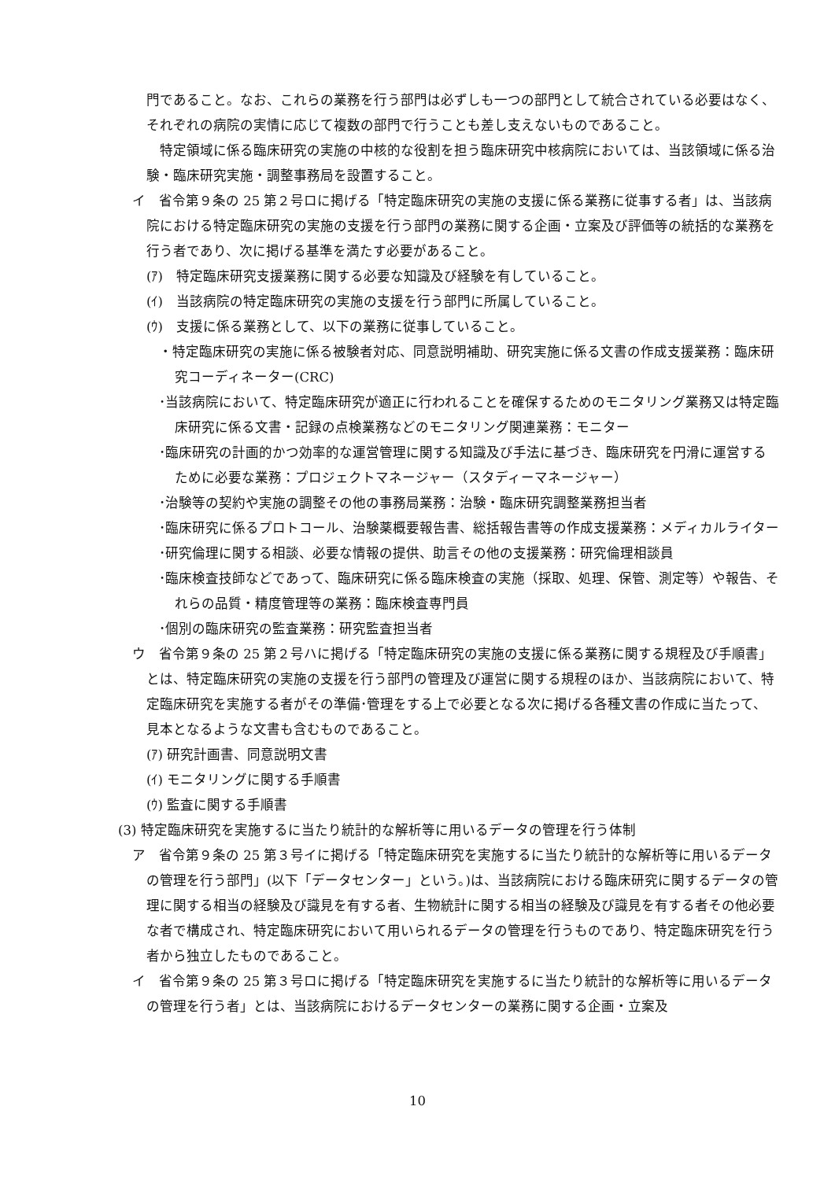門であること。なお、これらの業務を行う部門は必ずしも一つの部門として統合されている必要はなく、それぞれの病院の実情に応じて複数の部門で行うことも差し支えないものであること。
　特定領域に係る臨床研究の実施の中核的な役割を担う臨床研究中核病院においては、当該領域に係る治験・臨床研究実施・調整事務局を設置すること。
イ　省令第９条の 25 第２号ロに掲げる「特定臨床研究の実施の支援に係る業務に従事する者」は、当該病院における特定臨床研究の実施の支援を行う部門の業務に関する企画・立案及び評価等の統括的な業務を行う者であり、次に掲げる基準を満たす必要があること。
(ｱ)　特定臨床研究支援業務に関する必要な知識及び経験を有していること。
(ｲ)　当該病院の特定臨床研究の実施の支援を行う部門に所属していること。
(ｳ)　支援に係る業務として、以下の業務に従事していること。
・特定臨床研究の実施に係る被験者対応、同意説明補助、研究実施に係る文書の作成支援業務：臨床研究コーディネーター(CRC)
･当該病院において、特定臨床研究が適正に行われることを確保するためのモニタリング業務又は特定臨床研究に係る文書・記録の点検業務などのモニタリング関連業務：モニター
･臨床研究の計画的かつ効率的な運営管理に関する知識及び手法に基づき、臨床研究を円滑に運営するために必要な業務：プロジェクトマネージャー（スタディーマネージャー）
･治験等の契約や実施の調整その他の事務局業務：治験・臨床研究調整業務担当者
･臨床研究に係るプロトコール、治験薬概要報告書、総括報告書等の作成支援業務：メディカルライター
･研究倫理に関する相談、必要な情報の提供、助言その他の支援業務：研究倫理相談員
･臨床検査技師などであって、臨床研究に係る臨床検査の実施（採取、処理、保管、測定等）や報告、それらの品質・精度管理等の業務：臨床検査専門員
･個別の臨床研究の監査業務：研究監査担当者
ウ　省令第９条の 25 第２号ハに掲げる「特定臨床研究の実施の支援に係る業務に関する規程及び手順書」とは、特定臨床研究の実施の支援を行う部門の管理及び運営に関する規程のほか、当該病院において、特定臨床研究を実施する者がその準備･管理をする上で必要となる次に掲げる各種文書の作成に当たって、見本となるような文書も含むものであること。
(ｱ) 研究計画書、同意説明文書
(ｲ) モニタリングに関する手順書
(ｳ) 監査に関する手順書
(3) 特定臨床研究を実施するに当たり統計的な解析等に用いるデータの管理を行う体制
ア　省令第９条の 25 第３号イに掲げる「特定臨床研究を実施するに当たり統計的な解析等に用いるデータの管理を行う部門」(以下「データセンター」という。)は、当該病院における臨床研究に関するデータの管理に関する相当の経験及び識見を有する者、生物統計に関する相当の経験及び識見を有する者その他必要な者で構成され、特定臨床研究において用いられるデータの管理を行うものであり、特定臨床研究を行う者から独立したものであること。
イ　省令第９条の 25 第３号ロに掲げる「特定臨床研究を実施するに当たり統計的な解析等に用いるデータの管理を行う者」とは、当該病院におけるデータセンターの業務に関する企画・立案及
10